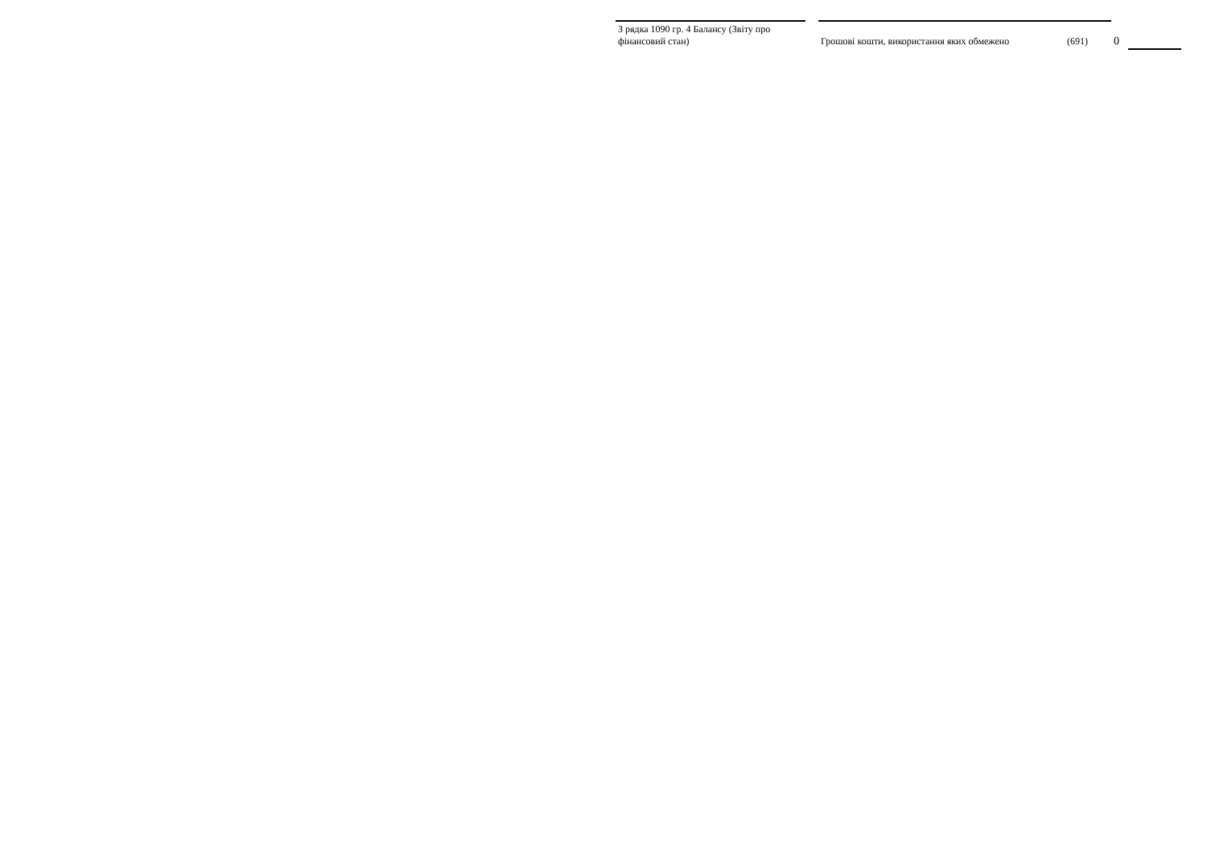| З рядка 1090 гр. 4 Балансу (Звіту про фінансовий стан) | | Грошові кошти, використання яких обмежено | (691) | 0 | |